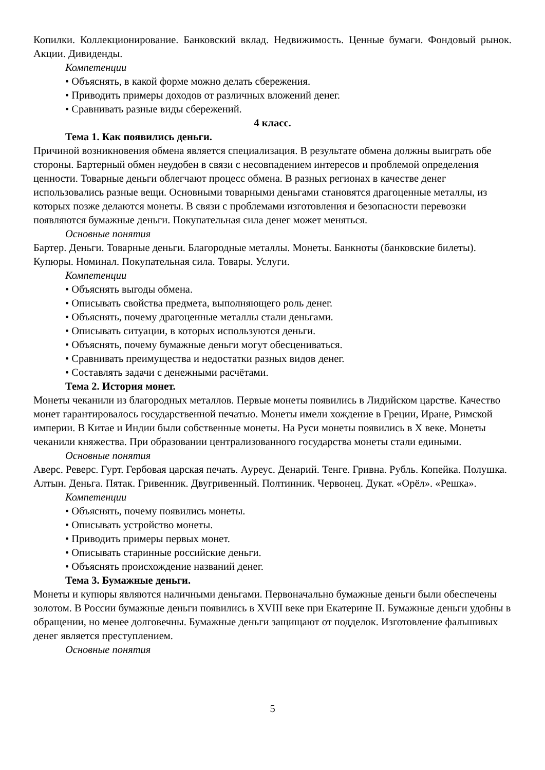Копилки. Коллекционирование. Банковский вклад. Недвижимость. Ценные бумаги. Фондовый рынок. Акции. Дивиденды.
Компетенции
• Объяснять, в какой форме можно делать сбережения.
• Приводить примеры доходов от различных вложений денег.
• Сравнивать разные виды сбережений.
4 класс.
Тема 1. Как появились деньги.
Причиной возникновения обмена является специализация. В результате обмена должны выиграть обе стороны. Бартерный обмен неудобен в связи с несовпадением интересов и проблемой определения ценности. Товарные деньги облегчают процесс обмена. В разных регионах в качестве денег использовались разные вещи. Основными товарными деньгами становятся драгоценные металлы, из которых позже делаются монеты. В связи с проблемами изготовления и безопасности перевозки появляются бумажные деньги. Покупательная сила денег может меняться.
Основные понятия
Бартер. Деньги. Товарные деньги. Благородные металлы. Монеты. Банкноты (банковские билеты). Купюры. Номинал. Покупательная сила. Товары. Услуги.
Компетенции
• Объяснять выгоды обмена.
• Описывать свойства предмета, выполняющего роль денег.
• Объяснять, почему драгоценные металлы стали деньгами.
• Описывать ситуации, в которых используются деньги.
• Объяснять, почему бумажные деньги могут обесцениваться.
• Сравнивать преимущества и недостатки разных видов денег.
• Составлять задачи с денежными расчётами.
Тема 2. История монет.
Монеты чеканили из благородных металлов. Первые монеты появились в Лидийском царстве. Качество монет гарантировалось государственной печатью. Монеты имели хождение в Греции, Иране, Римской империи. В Китае и Индии были собственные монеты. На Руси монеты появились в X веке. Монеты чеканили княжества. При образовании централизованного государства монеты стали едиными.
Основные понятия
Аверс. Реверс. Гурт. Гербовая царская печать. Ауреус. Денарий. Тенге. Гривна. Рубль. Копейка. Полушка. Алтын. Деньга. Пятак. Гривенник. Двугривенный. Полтинник. Червонец. Дукат. «Орёл». «Решка».
Компетенции
• Объяснять, почему появились монеты.
• Описывать устройство монеты.
• Приводить примеры первых монет.
• Описывать старинные российские деньги.
• Объяснять происхождение названий денег.
Тема 3. Бумажные деньги.
Монеты и купюры являются наличными деньгами. Первоначально бумажные деньги были обеспечены золотом. В России бумажные деньги появились в XVIII веке при Екатерине II. Бумажные деньги удобны в обращении, но менее долговечны. Бумажные деньги защищают от подделок. Изготовление фальшивых денег является преступлением.
Основные понятия
5